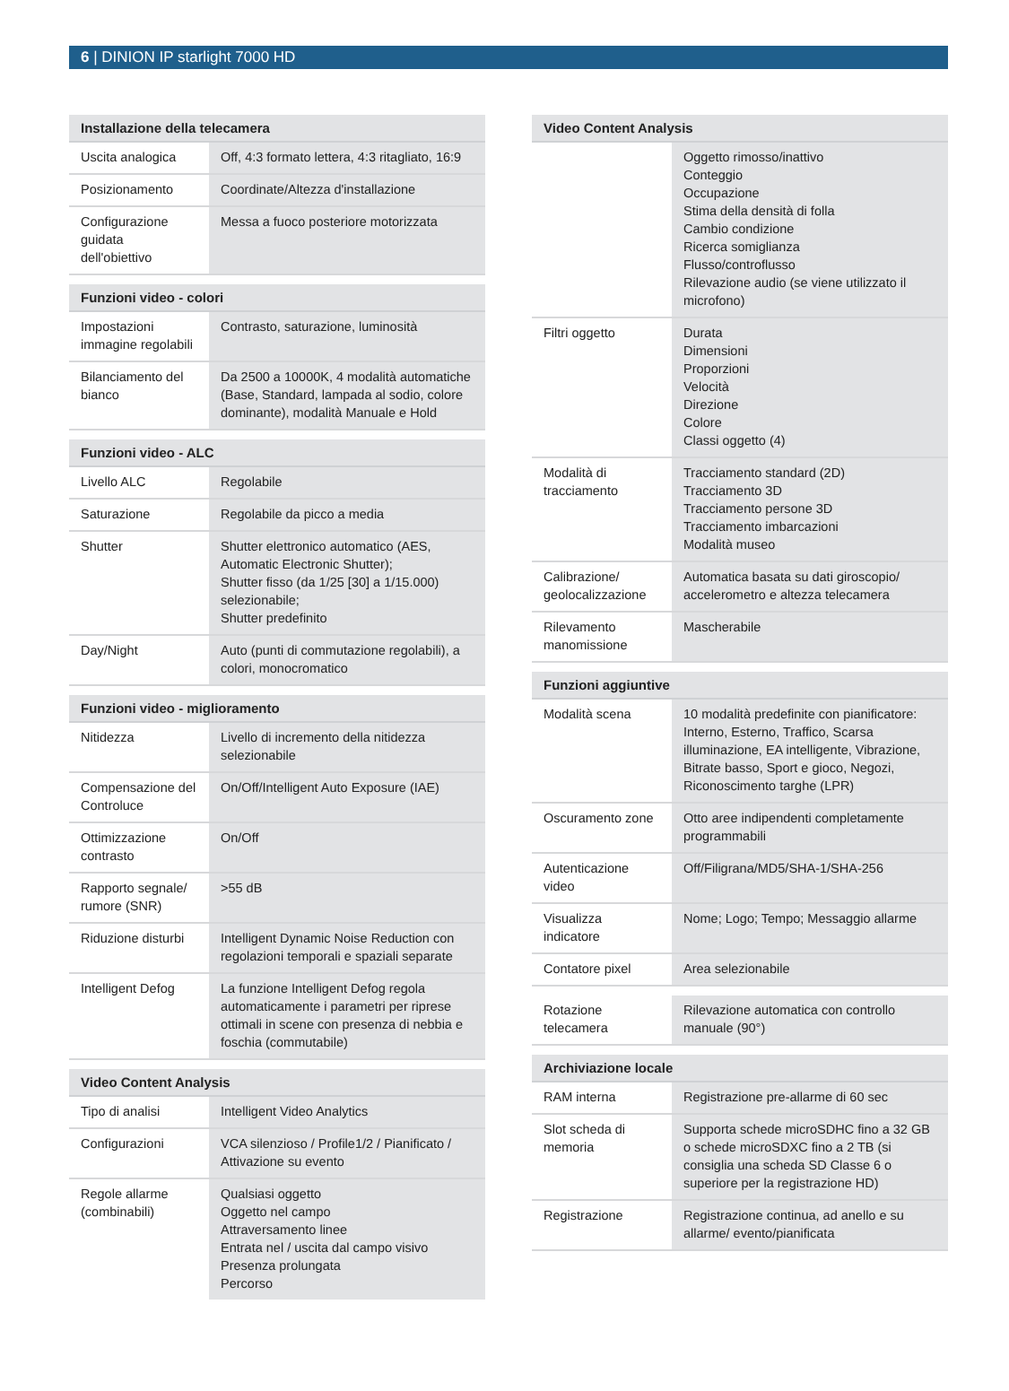6 | DINION IP starlight 7000 HD
| Installazione della telecamera | |
| --- | --- |
| Uscita analogica | Off, 4:3 formato lettera, 4:3 ritagliato, 16:9 |
| Posizionamento | Coordinate/Altezza d'installazione |
| Configurazione guidata dell'obiettivo | Messa a fuoco posteriore motorizzata |
| Funzioni video - colori | |
| --- | --- |
| Impostazioni immagine regolabili | Contrasto, saturazione, luminosità |
| Bilanciamento del bianco | Da 2500 a 10000K, 4 modalità automatiche (Base, Standard, lampada al sodio, colore dominante), modalità Manuale e Hold |
| Funzioni video - ALC | |
| --- | --- |
| Livello ALC | Regolabile |
| Saturazione | Regolabile da picco a media |
| Shutter | Shutter elettronico automatico (AES, Automatic Electronic Shutter); Shutter fisso (da 1/25 [30] a 1/15.000) selezionabile; Shutter predefinito |
| Day/Night | Auto (punti di commutazione regolabili), a colori, monocromatico |
| Funzioni video - miglioramento | |
| --- | --- |
| Nitidezza | Livello di incremento della nitidezza selezionabile |
| Compensazione del Controluce | On/Off/Intelligent Auto Exposure (IAE) |
| Ottimizzazione contrasto | On/Off |
| Rapporto segnale/ rumore (SNR) | >55 dB |
| Riduzione disturbi | Intelligent Dynamic Noise Reduction con regolazioni temporali e spaziali separate |
| Intelligent Defog | La funzione Intelligent Defog regola automaticamente i parametri per riprese ottimali in scene con presenza di nebbia e foschia (commutabile) |
| Video Content Analysis | |
| --- | --- |
| Tipo di analisi | Intelligent Video Analytics |
| Configurazioni | VCA silenzioso / Profile1/2 / Pianificato / Attivazione su evento |
| Regole allarme (combinabili) | Qualsiasi oggetto Oggetto nel campo Attraversamento linee Entrata nel / uscita dal campo visivo Presenza prolungata Percorso |
| Video Content Analysis | |
| --- | --- |
| | Oggetto rimosso/inattivo Conteggio Occupazione Stima della densità di folla Cambio condizione Ricerca somiglianza Flusso/controflusso Rilevazione audio (se viene utilizzato il microfono) |
| Filtri oggetto | Durata Dimensioni Proporzioni Velocità Direzione Colore Classi oggetto (4) |
| Modalità di tracciamento | Tracciamento standard (2D) Tracciamento 3D Tracciamento persone 3D Tracciamento imbarcazioni Modalità museo |
| Calibrazione/ geolocalizzazione | Automatica basata su dati giroscopio/ accelerometro e altezza telecamera |
| Rilevamento manomissione | Mascherabile |
| Funzioni aggiuntive | |
| --- | --- |
| Modalità scena | 10 modalità predefinite con pianificatore: Interno, Esterno, Traffico, Scarsa illuminazione, EA intelligente, Vibrazione, Bitrate basso, Sport e gioco, Negozi, Riconoscimento targhe (LPR) |
| Oscuramento zone | Otto aree indipendenti completamente programmabili |
| Autenticazione video | Off/Filigrana/MD5/SHA-1/SHA-256 |
| Visualizza indicatore | Nome; Logo; Tempo; Messaggio allarme |
| Contatore pixel | Area selezionabile |
| Rotazione telecamera | Rilevazione automatica con controllo manuale (90°) |
| Archiviazione locale | |
| --- | --- |
| RAM interna | Registrazione pre-allarme di 60 sec |
| Slot scheda di memoria | Supporta schede microSDHC fino a 32 GB o schede microSDXC fino a 2 TB (si consiglia una scheda SD Classe 6 o superiore per la registrazione HD) |
| Registrazione | Registrazione continua, ad anello e su allarme/ evento/pianificata |